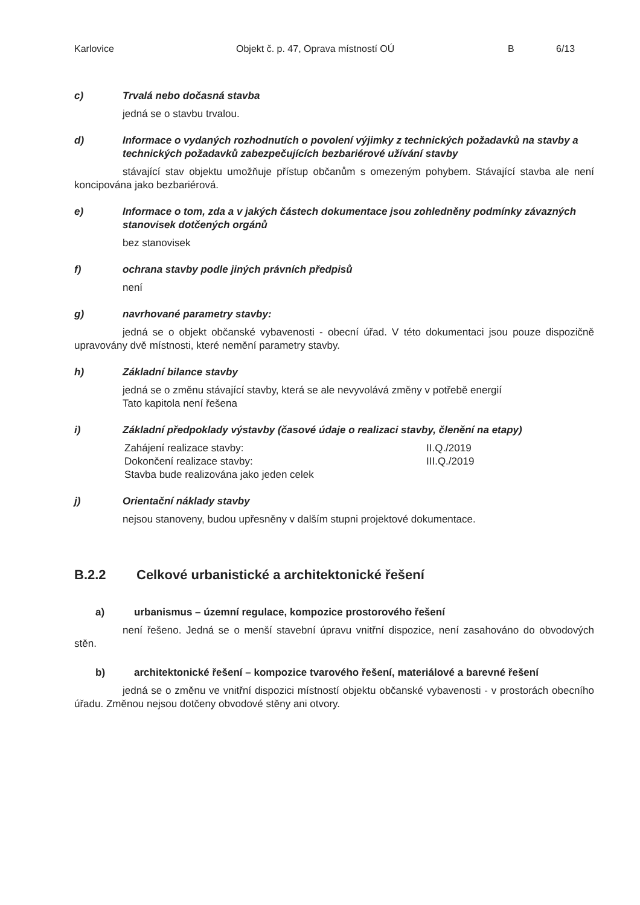Karlovice Objekt č. p. 47, Oprava místností OÚ B 6/13
c) Trvalá nebo dočasná stavba
jedná se o stavbu trvalou.
d) Informace o vydaných rozhodnutích o povolení výjimky z technických požadavků na stavby a technických požadavků zabezpečujících bezbariérové užívání stavby
stávající stav objektu umožňuje přístup občanům s omezeným pohybem. Stávající stavba ale není koncipována jako bezbariérová.
e) Informace o tom, zda a v jakých částech dokumentace jsou zohledněny podmínky závazných stanovisek dotčených orgánů
bez stanovisek
f) ochrana stavby podle jiných právních předpisů
není
g) navrhované parametry stavby:
jedná se o objekt občanské vybavenosti - obecní úřad. V této dokumentaci jsou pouze dispozičně upravovány dvě místnosti, které nemění parametry stavby.
h) Základní bilance stavby
jedná se o změnu stávající stavby, která se ale nevyvolává změny v potřebě energií
Tato kapitola není řešena
i) Základní předpoklady výstavby (časové údaje o realizaci stavby, členění na etapy)
Zahájení realizace stavby:
Dokončení realizace stavby:
Stavba bude realizována jako jeden celek
II.Q./2019
III.Q./2019
j) Orientační náklady stavby
nejsou stanoveny, budou upřesněny v dalším stupni projektové dokumentace.
B.2.2 Celkové urbanistické a architektonické řešení
a) urbanismus – územní regulace, kompozice prostorového řešení
není řešeno. Jedná se o menší stavební úpravu vnitřní dispozice, není zasahováno do obvodových stěn.
b) architektonické řešení – kompozice tvarového řešení, materiálové a barevné řešení
jedná se o změnu ve vnitřní dispozici místností objektu občanské vybavenosti - v prostorách obecního úřadu. Změnou nejsou dotčeny obvodové stěny ani otvory.